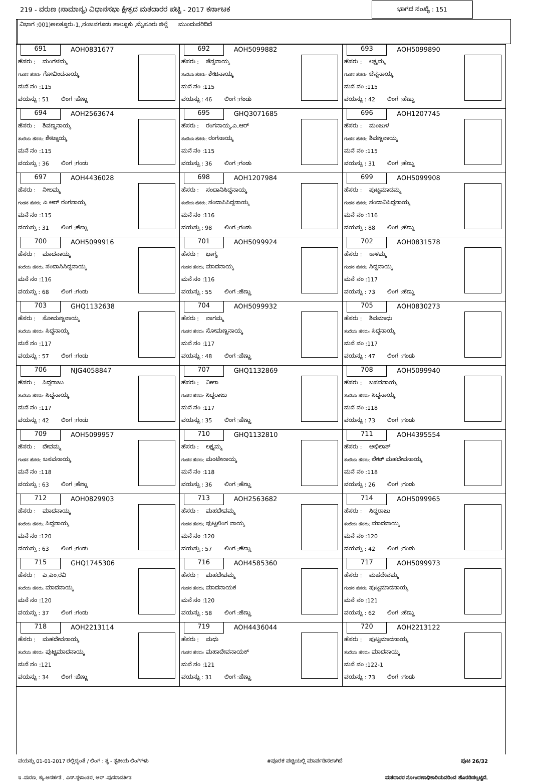219 - ವರುಣ (ಸಾಮಾನ್ಯ) ವಿಧಾನಸಭಾ ಕ್ಷೇತ್ರದ ಮತದಾರರ ಪಟ್ಟಿ - 2017 ಕರ್ನಾಟಕ ಭಾಗದ ಸಂಖ್ಯೆ : 151
ವಿಭಾಗ :001)ಅಲತ್ತೂರು-1,,ನಂಜನಗೂಡು ತಾಲ್ಲೂಕು ,ಮೈಸೂರು ಜಿಲ್ಲೆ ಮುಂದುವರಿದಿದೆ
| 691 AOH0831677 ಹೆಸರು : ಮಂಗಳಮ್ಮ ಗಂಡನ ಹೆಸರು: ಗೋವಿಂದನಾಯ್ಕ ಮನೆ ನಂ :115 ವಯಸ್ಸು : 51 ಲಿಂಗ :ಹೆಣ್ಣು | 692 AOH5099882 ಹೆಸರು : ಚೆನ್ನನಾಯ್ಕ ತಂದೆಯ ಹೆಸರು: ಶೇಟನಾಯ್ಕ ಮನೆ ನಂ :115 ವಯಸ್ಸು : 46 ಲಿಂಗ :ಗಂಡು | 693 AOH5099890 ಹೆಸರು : ಲಕ್ಷ್ಮಮ್ಮ ಗಂಡನ ಹೆಸರು: ಚೆನ್ನನಾಯ್ಕ ಮನೆ ನಂ :115 ವಯಸ್ಸು : 42 ಲಿಂಗ :ಹೆಣ್ಣು |
| 694 AOH2563674 ಹೆಸರು : ಶಿವಣ್ಣನಾಯ್ಕ ತಂದೆಯ ಹೆಸರು: ಶೇಟ್ನಾಯ್ಕ ಮನೆ ನಂ :115 ವಯಸ್ಸು : 36 ಲಿಂಗ :ಗಂಡು | 695 GHQ3071685 ಹೆಸರು : ರಂಗನಾಯ್ಕ.ಎ.ಆರ್ ತಂದೆಯ ಹೆಸರು: ರಂಗನಾಯ್ಕ ಮನೆ ನಂ :115 ವಯಸ್ಸು : 36 ಲಿಂಗ :ಗಂಡು | 696 AOH1207745 ಹೆಸರು : ಮಂಜುಳ ಗಂಡನ ಹೆಸರು: ಶಿವಣ್ಣನಾಯ್ಕ ಮನೆ ನಂ :115 ವಯಸ್ಸು : 31 ಲಿಂಗ :ಹೆಣ್ಣು |
| 697 AOH4436028 ಹೆಸರು : ನೀಲಮ್ಮ ಗಂಡನ ಹೆಸರು: ಎ ಆರ್ ರಂಗನಾಯ್ಕ ಮನೆ ನಂ :115 ವಯಸ್ಸು : 31 ಲಿಂಗ :ಹೆಣ್ಣು | 698 AOH1207984 ಹೆಸರು : ಸಂದಾನಿಸಿದ್ದನಾಯ್ಕ ತಂದೆಯ ಹೆಸರು: ಸಂದಾಸಿಸಿದ್ದನಾಯ್ಕ ಮನೆ ನಂ :116 ವಯಸ್ಸು : 98 ಲಿಂಗ :ಗಂಡು | 699 AOH5099908 ಹೆಸರು : ಪುಟ್ಟಮಾದಮ್ಮ ಗಂಡನ ಹೆಸರು: ಸಂದಾನಿಸಿದ್ದನಾಯ್ಕ ಮನೆ ನಂ :116 ವಯಸ್ಸು : 88 ಲಿಂಗ :ಹೆಣ್ಣು |
| 700 AOH5099916 ಹೆಸರು : ಮಾದನಾಯ್ಕ ತಂದೆಯ ಹೆಸರು: ಸಂದಾಸಿಸಿದ್ದನಾಯ್ಕ ಮನೆ ನಂ :116 ವಯಸ್ಸು : 68 ಲಿಂಗ :ಗಂಡು | 701 AOH5099924 ಹೆಸರು : ಭಾಗ್ಯ ಗಂಡನ ಹೆಸರು: ಮಾದನಾಯ್ಕ ಮನೆ ನಂ :116 ವಯಸ್ಸು : 55 ಲಿಂಗ :ಹೆಣ್ಣು | 702 AOH0831578 ಹೆಸರು : ಕಾಳಮ್ಮ ಗಂಡನ ಹೆಸರು: ಸಿದ್ದನಾಯ್ಕ ಮನೆ ನಂ :117 ವಯಸ್ಸು : 73 ಲಿಂಗ :ಹೆಣ್ಣು |
| 703 GHQ1132638 ಹೆಸರು : ಸೋಮಣ್ಣನಾಯ್ಕ ತಂದೆಯ ಹೆಸರು: ಸಿದ್ದನಾಯ್ಕ ಮನೆ ನಂ :117 ವಯಸ್ಸು : 57 ಲಿಂಗ :ಗಂಡು | 704 AOH5099932 ಹೆಸರು : ನಾಗಮ್ಮ ಗಂಡನ ಹೆಸರು: ಸೋಮಣ್ಣನಾಯ್ಕ ಮನೆ ನಂ :117 ವಯಸ್ಸು : 48 ಲಿಂಗ :ಹೆಣ್ಣು | 705 AOH0830273 ಹೆಸರು : ಶಿವಮಾಧು ತಂದೆಯ ಹೆಸರು: ಸಿದ್ದನಾಯ್ಕ ಮನೆ ನಂ :117 ವಯಸ್ಸು : 47 ಲಿಂಗ :ಗಂಡು |
| 706 NJG4058847 ಹೆಸರು : ಸಿದ್ದರಾಜು ತಂದೆಯ ಹೆಸರು: ಸಿದ್ದನಾಯ್ಕ ಮನೆ ನಂ :117 ವಯಸ್ಸು : 42 ಲಿಂಗ :ಗಂಡು | 707 GHQ1132869 ಹೆಸರು : ನೀಲಾ ಗಂಡನ ಹೆಸರು: ಸಿದ್ದರಾಜು ಮನೆ ನಂ :117 ವಯಸ್ಸು : 35 ಲಿಂಗ :ಹೆಣ್ಣು | 708 AOH5099940 ಹೆಸರು : ಬಸವನಾಯ್ಕ ತಂದೆಯ ಹೆಸರು: ಸಿದ್ದನಾಯ್ಕ ಮನೆ ನಂ :118 ವಯಸ್ಸು : 73 ಲಿಂಗ :ಗಂಡು |
| 709 AOH5099957 ಹೆಸರು : ದೇವಮ್ಮ ಗಂಡನ ಹೆಸರು: ಬಸವನಾಯ್ಕ ಮನೆ ನಂ :118 ವಯಸ್ಸು : 63 ಲಿಂಗ :ಹೆಣ್ಣು | 710 GHQ1132810 ಹೆಸರು : ಲಕ್ಷ್ಮಮ್ಮ ಗಂಡನ ಹೆಸರು: ಮಂಟೇನಾಯ್ಕ ಮನೆ ನಂ :118 ವಯಸ್ಸು : 36 ಲಿಂಗ :ಹೆಣ್ಣು | 711 AOH4395554 ಹೆಸರು : ಅಭಿಲಾಶ್ ತಂದೆಯ ಹೆಸರು: ಲೇಟ್ ಮಹದೇವನಾಯ್ಕ ಮನೆ ನಂ :118 ವಯಸ್ಸು : 26 ಲಿಂಗ :ಗಂಡು |
| 712 AOH0829903 ಹೆಸರು : ಮಾದನಾಯ್ಕ ತಂದೆಯ ಹೆಸರು: ಸಿದ್ದನಾಯ್ಕ ಮನೆ ನಂ :120 ವಯಸ್ಸು : 63 ಲಿಂಗ :ಗಂಡು | 713 AOH2563682 ಹೆಸರು : ಮಹದೇವಮ್ಮ ಗಂಡನ ಹೆಸರು: ಪುಟ್ಟಲಿಂಗ ನಾಯ್ಕ ಮನೆ ನಂ :120 ವಯಸ್ಸು : 57 ಲಿಂಗ :ಹೆಣ್ಣು | 714 AOH5099965 ಹೆಸರು : ಸಿದ್ದರಾಜು ತಂದೆಯ ಹೆಸರು: ಮಾದನಾಯ್ಕ ಮನೆ ನಂ :120 ವಯಸ್ಸು : 42 ಲಿಂಗ :ಗಂಡು |
| 715 GHQ1745306 ಹೆಸರು : ಎ.ಎಂ.ರವಿ ತಂದೆಯ ಹೆಸರು: ಮಾದನಾಯ್ಕ ಮನೆ ನಂ :120 ವಯಸ್ಸು : 37 ಲಿಂಗ :ಗಂಡು | 716 AOH4585360 ಹೆಸರು : ಮಹದೇವಮ್ಮ ಗಂಡನ ಹೆಸರು: ಮಾದನಾಯಕ ಮನೆ ನಂ :120 ವಯಸ್ಸು : 58 ಲಿಂಗ :ಹೆಣ್ಣು | 717 AOH5099973 ಹೆಸರು : ಮಹದೇವಮ್ಮ ಗಂಡನ ಹೆಸರು: ಪುಟ್ಟಮಾದನಾಯ್ಕ ಮನೆ ನಂ :121 ವಯಸ್ಸು : 62 ಲಿಂಗ :ಹೆಣ್ಣು |
| 718 AOH2213114 ಹೆಸರು : ಮಹದೇವನಾಯ್ಕ ತಂದೆಯ ಹೆಸರು: ಪುಟ್ಟಮಾದನಾಯ್ಕ ಮನೆ ನಂ :121 ವಯಸ್ಸು : 34 ಲಿಂಗ :ಹೆಣ್ಣು | 719 AOH4436044 ಹೆಸರು : ಮಧು ಗಂಡನ ಹೆಸರು: ಮಹಾದೇವನಾಯಕ್ ಮನೆ ನಂ :121 ವಯಸ್ಸು : 31 ಲಿಂಗ :ಹೆಣ್ಣು | 720 AOH2213122 ಹೆಸರು : ಪುಟ್ಟಮಾದನಾಯ್ಕ ತಂದೆಯ ಹೆಸರು: ಮಾದನಾಯ್ಕ ಮನೆ ನಂ :122-1 ವಯಸ್ಸು : 73 ಲಿಂಗ :ಗಂಡು |
ವಯಸ್ಸು 01-01-2017 ರಲ್ಲಿದ್ದಂತೆ / ಲಿಂಗ : ತೃ - ತೃತೀಯ ಲಿಂಗಿಗಳು #ಪೂರಕ ಪಟ್ಟಿಯಲ್ಲಿ ಮಾರ್ಪಡಿಸಲಾಗಿದೆ ಪುಟ 26/32
ಇ -ಮರಣ, ಕ್ಯು-ಅನರ್ಹತೆ , ಎಸ್-ಸ್ಥಳಾಂತರ, ಆರ್ -ಪುನರಾವರ್ತಿತ ಮತದಾರರ ನೋಂದಣಾಧಿಕಾರಿಯವರಿಂದ ಹೊರಡಿಸಲ್ಪಟ್ಟಿದೆ.